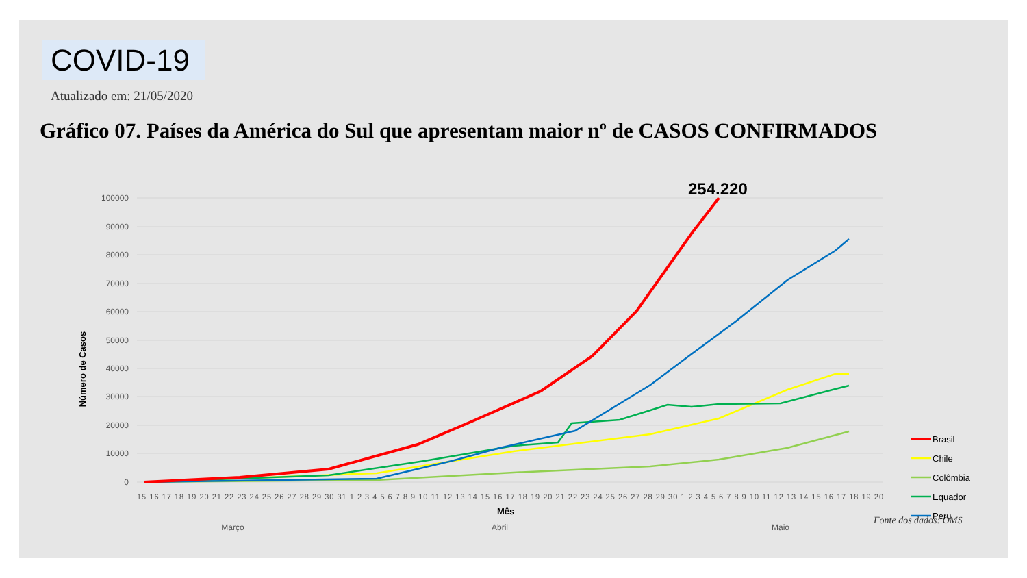COVID-19
Atualizado em: 21/05/2020
Gráfico 07. Países da América do Sul que apresentam maior nº de CASOS CONFIRMADOS
100000
90000
80000
70000
60000
50000
40000
30000
20000
10000
0
Número de Casos
254.220
15 16 17 18 19 20 21 22 23 24 25 26 27 28 29 30 31 1 2 3 4 5 6 7 8 9 10 11 12 13 14 15 16 17 18 19 20 21 22 23 24 25 26 27 28 29 30 1 2 3 4 5 6 7 8 9 10 11 12 13 14 15 16 17 18 19 20
Março
Abril
Maio
Brasil
Chile
Colômbia
Equador
Peru
Mês
Fonte dos dados: OMS